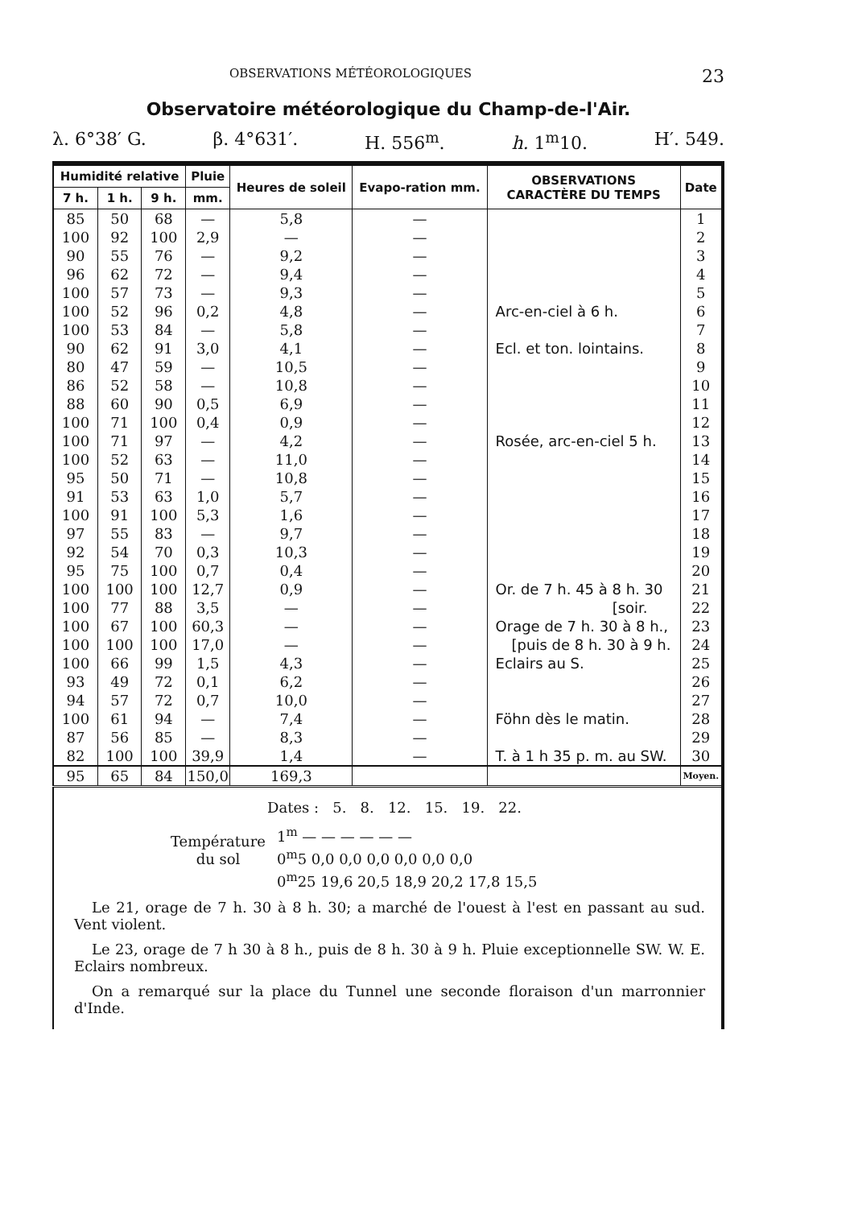OBSERVATIONS MÉTÉOROLOGIQUES 23
Observatoire météorologique du Champ-de-l'Air.
λ. 6°38′ G. β. 4°631′. H. 556<sup>m</sup>. h. 1<sup>m</sup>10. H′. 549.
| Humidité relative | | | Pluie | Heures de soleil | Evapo-ration mm. | OBSERVATIONS CARACTÈRE DU TEMPS | Date |
| --- | --- | --- | --- | --- | --- | --- | --- |
| 7 h. | 1 h. | 9 h. | mm. | | | | |
| 85 | 50 | 68 | — | 5,8 | — | | 1 |
| 100 | 92 | 100 | 2,9 | — | — | | 2 |
| 90 | 55 | 76 | — | 9,2 | — | | 3 |
| 96 | 62 | 72 | — | 9,4 | — | | 4 |
| 100 | 57 | 73 | — | 9,3 | — | | 5 |
| 100 | 52 | 96 | 0,2 | 4,8 | — | Arc-en-ciel à 6 h. | 6 |
| 100 | 53 | 84 | — | 5,8 | — | | 7 |
| 90 | 62 | 91 | 3,0 | 4,1 | — | Ecl. et ton. lointains. | 8 |
| 80 | 47 | 59 | — | 10,5 | — | | 9 |
| 86 | 52 | 58 | — | 10,8 | — | | 10 |
| 88 | 60 | 90 | 0,5 | 6,9 | — | | 11 |
| 100 | 71 | 100 | 0,4 | 0,9 | — | | 12 |
| 100 | 71 | 97 | — | 4,2 | — | Rosée, arc-en-ciel 5 h. | 13 |
| 100 | 52 | 63 | — | 11,0 | — | | 14 |
| 95 | 50 | 71 | — | 10,8 | — | | 15 |
| 91 | 53 | 63 | 1,0 | 5,7 | — | | 16 |
| 100 | 91 | 100 | 5,3 | 1,6 | — | | 17 |
| 97 | 55 | 83 | — | 9,7 | — | | 18 |
| 92 | 54 | 70 | 0,3 | 10,3 | — | | 19 |
| 95 | 75 | 100 | 0,7 | 0,4 | — | | 20 |
| 100 | 100 | 100 | 12,7 | 0,9 | — | Or. de 7 h. 45 à 8 h. 30 | 21 |
| 100 | 77 | 88 | 3,5 | — | — | [soir. | 22 |
| 100 | 67 | 100 | 60,3 | — | — | Orage de 7 h. 30 à 8 h., | 23 |
| 100 | 100 | 100 | 17,0 | — | — | [puis de 8 h. 30 à 9 h. | 24 |
| 100 | 66 | 99 | 1,5 | 4,3 | — | Eclairs au S. | 25 |
| 93 | 49 | 72 | 0,1 | 6,2 | — | | 26 |
| 94 | 57 | 72 | 0,7 | 10,0 | — | | 27 |
| 100 | 61 | 94 | — | 7,4 | — | Föhn dès le matin. | 28 |
| 87 | 56 | 85 | — | 8,3 | — | | 29 |
| 82 | 100 | 100 | 39,9 | 1,4 | — | T. à 1 h 35 p. m. au SW. | 30 |
| 95 | 65 | 84 | 150,0 | 169,3 | | | Moyen. |
Dates : 5. 8. 12. 15. 19. 22.
Température
du sol
1<sup>m</sup> — — — — — —
0<sup>m</sup>5 0,0 0,0 0,0 0,0 0,0 0,0
0<sup>m</sup>25 19,6 20,5 18,9 20,2 17,8 15,5
Le 21, orage de 7 h. 30 à 8 h. 30; a marché de l'ouest à l'est en passant au sud. Vent violent.
Le 23, orage de 7 h 30 à 8 h., puis de 8 h. 30 à 9 h. Pluie exceptionnelle SW. W. E. Eclairs nombreux.
On a remarqué sur la place du Tunnel une seconde floraison d'un marronnier d'Inde.